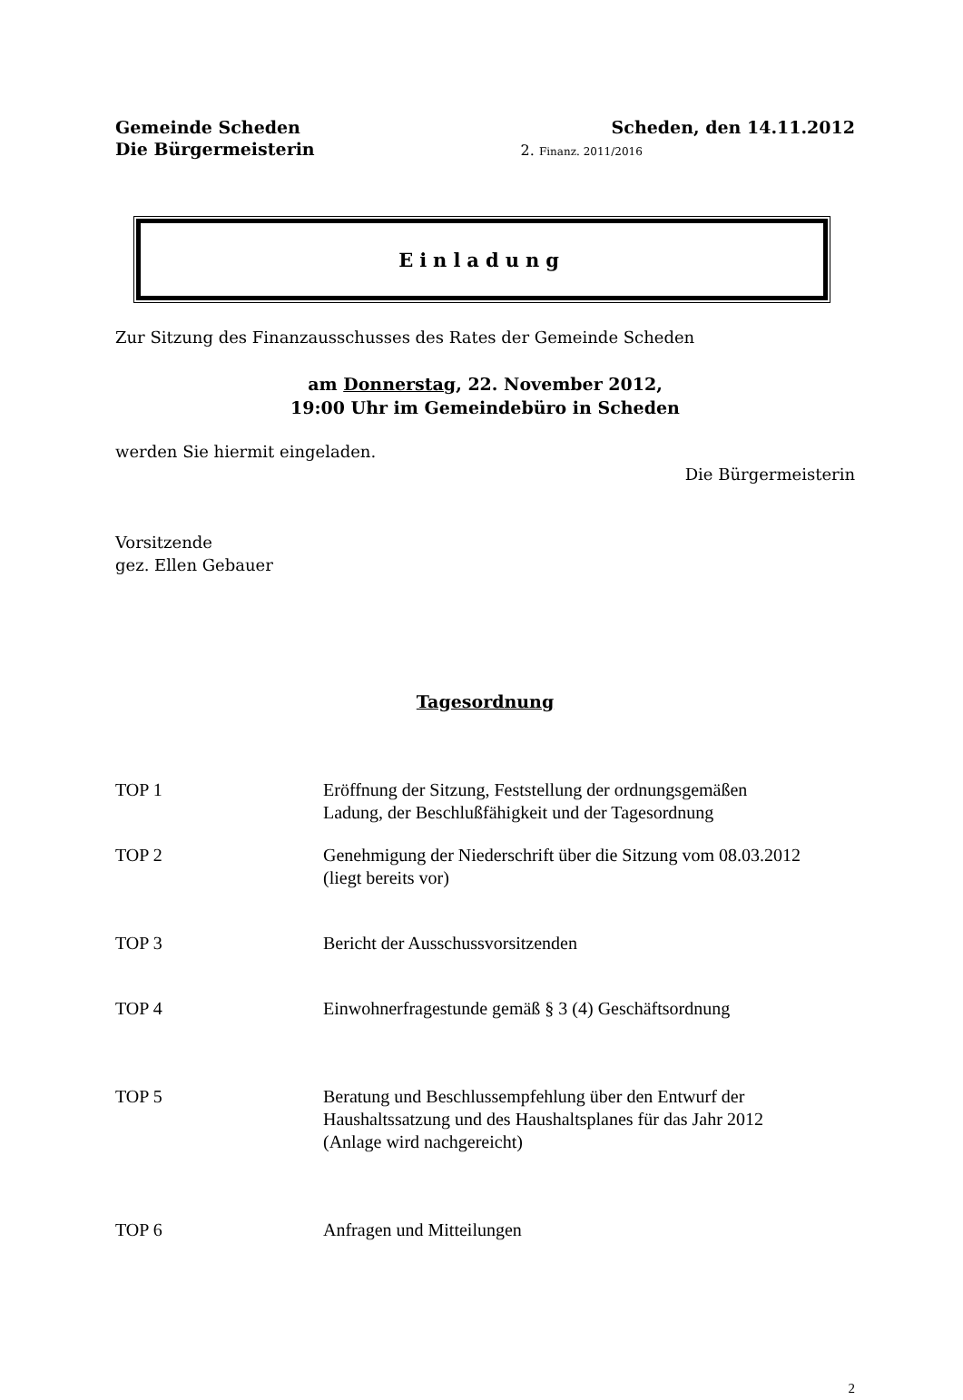Gemeinde Scheden
Die Bürgermeisterin
Scheden, den 14.11.2012
2. Finanz. 2011/2016
Einladung
Zur Sitzung des Finanzausschusses des Rates der Gemeinde Scheden
am Donnerstag, 22. November 2012,
19:00 Uhr im Gemeindebüro in Scheden
werden Sie hiermit eingeladen.
Die Bürgermeisterin
Vorsitzende
gez. Ellen Gebauer
Tagesordnung
TOP 1 Eröffnung der Sitzung, Feststellung der ordnungsgemäßen
Ladung, der Beschlußfähigkeit und der Tagesordnung
TOP 2 Genehmigung der Niederschrift über die Sitzung vom 08.03.2012
(liegt bereits vor)
TOP 3 Bericht der Ausschussvorsitzenden
TOP 4 Einwohnerfragestunde gemäß § 3 (4) Geschäftsordnung
TOP 5 Beratung und Beschlussempfehlung über den Entwurf der
Haushaltssatzung und des Haushaltsplanes für das Jahr 2012
(Anlage wird nachgereicht)
TOP 6 Anfragen und Mitteilungen
2